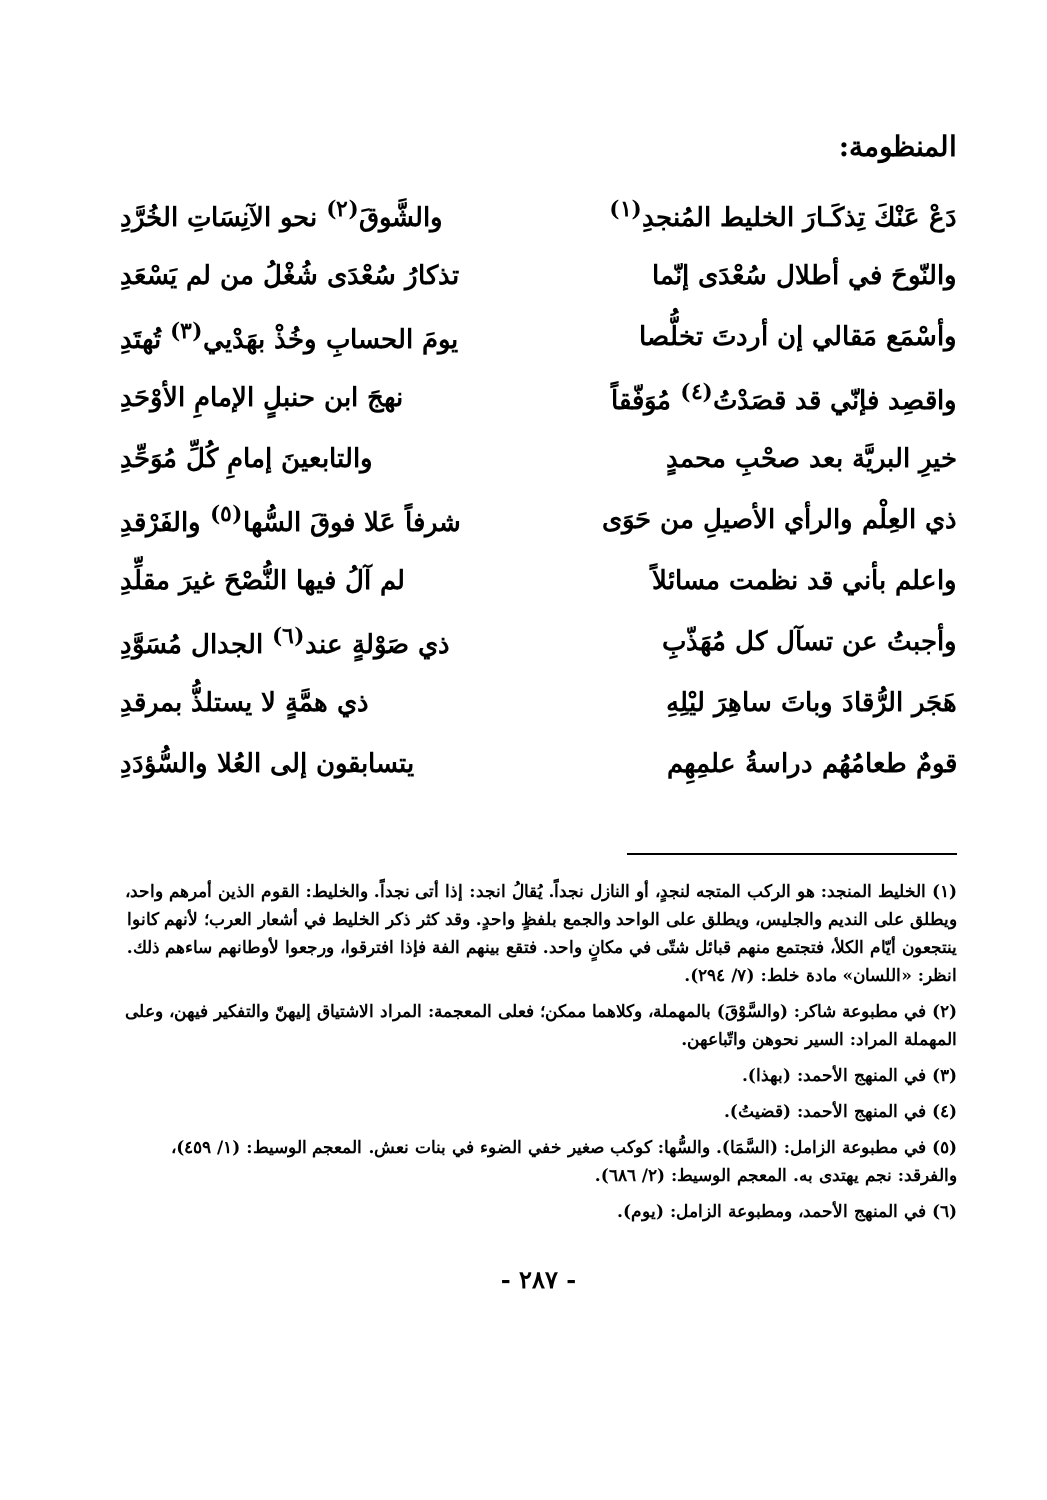المنظومة:
| دَعْ عَنْكَ تِذكَـارَ الخليط المُنجدِ<sup>(١)</sup> | والشَّوقَ<sup>(٢)</sup> نحو الآنِسَاتِ الخُرَّدِ |
| والنّوحَ في أطلال سُعْدَى إنّما | تذكارُ سُعْدَى شُغْلُ من لم يَسْعَدِ |
| وأسْمَع مَقالي إن أردتَ تخلُّصا | يومَ الحسابِ وخُذْ بهَدْيي<sup>(٣)</sup> تُهتَدِ |
| واقصِد فإنّي قد قصَدْتُ<sup>(٤)</sup> مُوَفّقاً | نهجَ ابن حنبلٍ الإمامِ الأوْحَدِ |
| خيرِ البريَّة بعد صحْبِ محمدٍ | والتابعينَ إمامِ كُلِّ مُوَحِّدِ |
| ذي العِلْم والرأي الأصيلِ من حَوَى | شرفاً عَلا فوقَ السُّها<sup>(٥)</sup> والفَرْقدِ |
| واعلم بأني قد نظمت مسائلاً | لم آلُ فيها النُّصْحَ غيرَ مقلِّدِ |
| وأجبتُ عن تسآل كل مُهَذّبِ | ذي صَوْلةٍ عند<sup>(٦)</sup> الجدال مُسَوَّدِ |
| هَجَر الرُّقادَ وباتَ ساهِرَ ليْلِهِ | ذي همَّةٍ لا يستلذُّ بمرقدِ |
| قومٌ طعامُهُم دراسةُ علمِهِم | يتسابقون إلى العُلا والسُّؤدَدِ |
(١) الخليط المنجد: هو الركب المتجه لنجدٍ، أو النازل نجداً. يُقالُ انجد: إذا أتى نجداً. والخليط: القوم الذين أمرهم واحد، ويطلق على النديم والجليس، ويطلق على الواحد والجمع بلفظٍ واحدٍ. وقد كثر ذكر الخليط في أشعار العرب؛ لأنهم كانوا ينتجعون أيّام الكلأ، فتجتمع منهم قبائل شتّى في مكانٍ واحد. فتقع بينهم الفة فإذا افترقوا، ورجعوا لأوطانهم ساءهم ذلك. انظر: «اللسان» مادة خلط: (٧/ ٢٩٤).
(٢) في مطبوعة شاكر: (والسَّوْقَ) بالمهملة، وكلاهما ممكن؛ فعلى المعجمة: المراد الاشتياق إليهنّ والتفكير فيهن، وعلى المهملة المراد: السير نحوهن واتّباعهن.
(٣) في المنهج الأحمد: (بهذا).
(٤) في المنهج الأحمد: (قضيتُ).
(٥) في مطبوعة الزامل: (السَّمَا). والسُّها: كوكب صغير خفي الضوء في بنات نعش. المعجم الوسيط: (١/ ٤٥٩)، والفرقد: نجم يهتدى به. المعجم الوسيط: (٢/ ٦٨٦).
(٦) في المنهج الأحمد، ومطبوعة الزامل: (يوم).
- ٢٨٧ -